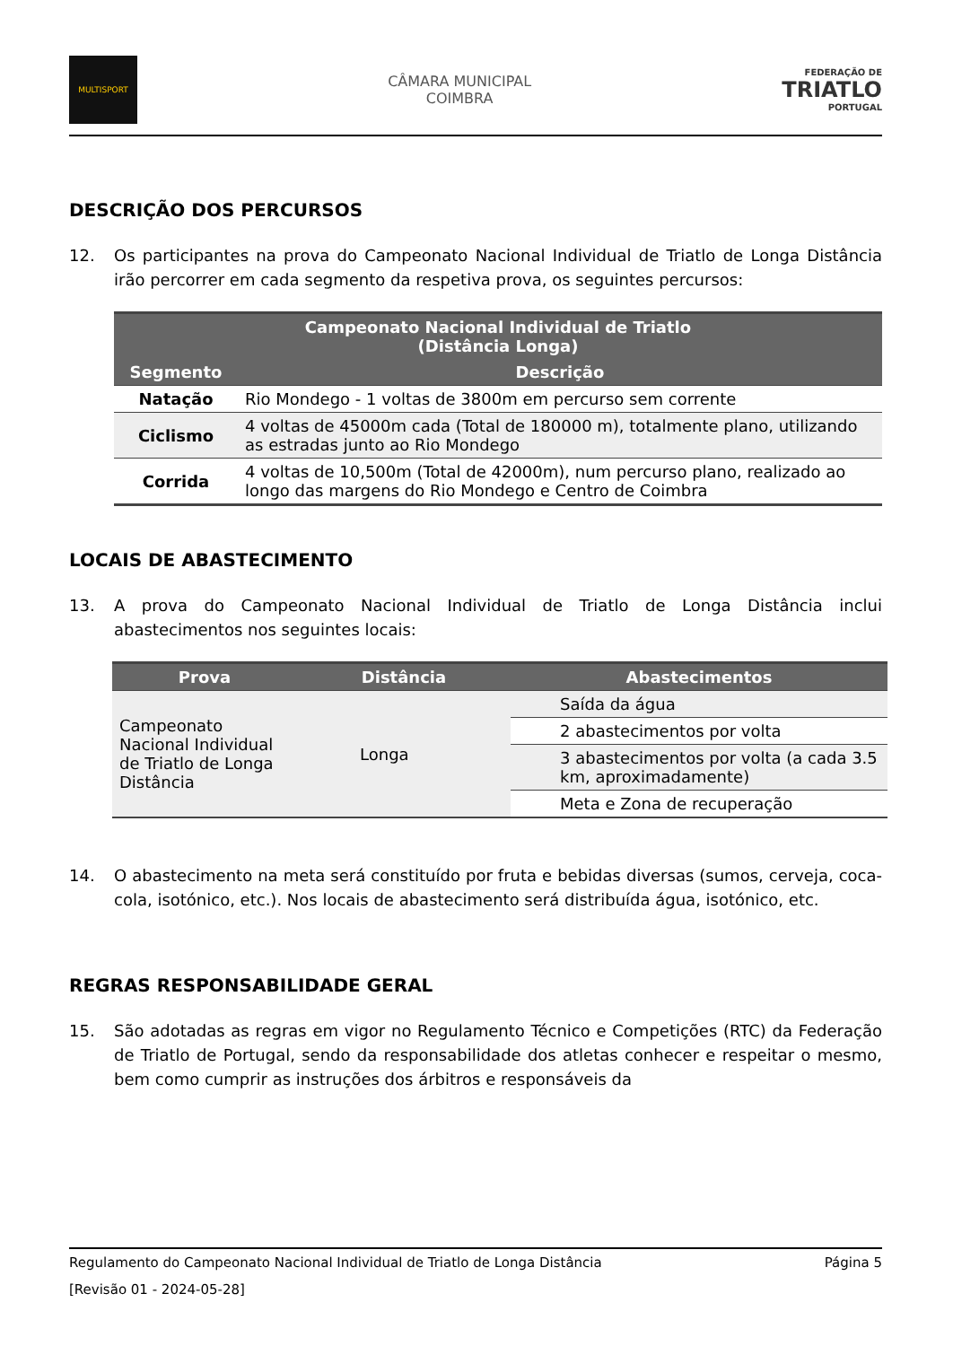MULTISPORT
CÂMARA MUNICIPAL
COIMBRA
FEDERAÇÃO DE
TRIATLO
PORTUGAL
DESCRIÇÃO DOS PERCURSOS
12. Os participantes na prova do Campeonato Nacional Individual de Triatlo de Longa Distância irão percorrer em cada segmento da respetiva prova, os seguintes percursos:
| Campeonato Nacional Individual de Triatlo (Distância Longa) | |
| --- | --- |
| Segmento | Descrição |
| Natação | Rio Mondego - 1 voltas de 3800m em percurso sem corrente |
| Ciclismo | 4 voltas de 45000m cada (Total de 180000 m), totalmente plano, utilizando as estradas junto ao Rio Mondego |
| Corrida | 4 voltas de 10,500m (Total de 42000m), num percurso plano, realizado ao longo das margens do Rio Mondego e Centro de Coimbra |
LOCAIS DE ABASTECIMENTO
13. A prova do Campeonato Nacional Individual de Triatlo de Longa Distância inclui abastecimentos nos seguintes locais:
| Prova | Distância | Abastecimentos |
| --- | --- | --- |
| Campeonato Nacional Individual de Triatlo de Longa Distância | Longa | Saída da água |
| | | 2 abastecimentos por volta |
| | | 3 abastecimentos por volta (a cada 3.5 km, aproximadamente) |
| | | Meta e Zona de recuperação |
14. O abastecimento na meta será constituído por fruta e bebidas diversas (sumos, cerveja, coca-cola, isotónico, etc.). Nos locais de abastecimento será distribuída água, isotónico, etc.
REGRAS RESPONSABILIDADE GERAL
15. São adotadas as regras em vigor no Regulamento Técnico e Competições (RTC) da Federação de Triatlo de Portugal, sendo da responsabilidade dos atletas conhecer e respeitar o mesmo, bem como cumprir as instruções dos árbitros e responsáveis da
Regulamento do Campeonato Nacional Individual de Triatlo de Longa Distância Página 5
[Revisão 01 - 2024-05-28]